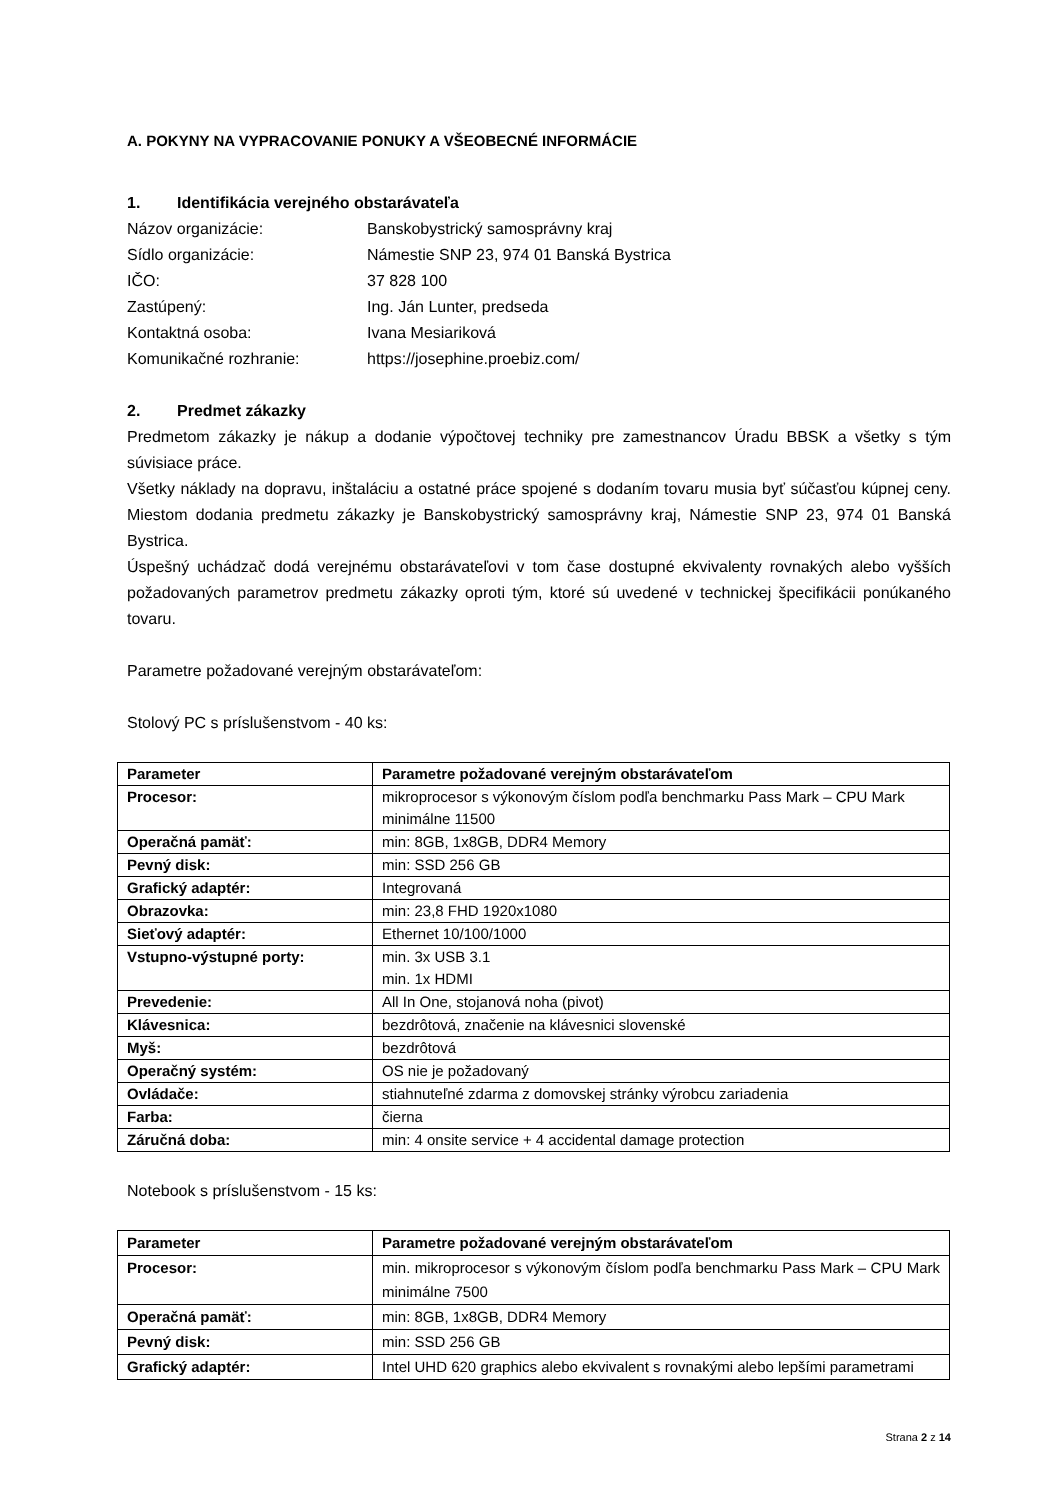A. POKYNY NA VYPRACOVANIE PONUKY A VŠEOBECNÉ INFORMÁCIE
1. Identifikácia verejného obstarávateľa
Názov organizácie: Banskobystrický samosprávny kraj
Sídlo organizácie: Námestie SNP 23, 974 01 Banská Bystrica
IČO: 37 828 100
Zastúpený: Ing. Ján Lunter, predseda
Kontaktná osoba: Ivana Mesiariková
Komunikačné rozhranie: https://josephine.proebiz.com/
2. Predmet zákazky
Predmetom zákazky je nákup a dodanie výpočtovej techniky pre zamestnancov Úradu BBSK a všetky s tým súvisiace práce.
Všetky náklady na dopravu, inštaláciu a ostatné práce spojené s dodaním tovaru musia byť súčasťou kúpnej ceny. Miestom dodania predmetu zákazky je Banskobystrický samosprávny kraj, Námestie SNP 23, 974 01 Banská Bystrica.
Úspešný uchádzač dodá verejnému obstarávateľovi v tom čase dostupné ekvivalenty rovnakých alebo vyšších požadovaných parametrov predmetu zákazky oproti tým, ktoré sú uvedené v technickej špecifikácii ponúkaného tovaru.
Parametre požadované verejným obstarávateľom:
Stolový PC s príslušenstvom - 40 ks:
| Parameter | Parametre požadované verejným obstarávateľom |
| --- | --- |
| Procesor: | mikroprocesor s výkonovým číslom podľa benchmarku Pass Mark – CPU Mark minimálne 11500 |
| Operačná pamäť: | min: 8GB, 1x8GB, DDR4 Memory |
| Pevný disk: | min: SSD 256 GB |
| Grafický adaptér: | Integrovaná |
| Obrazovka: | min: 23,8 FHD 1920x1080 |
| Sieťový adaptér: | Ethernet 10/100/1000 |
| Vstupno-výstupné porty: | min. 3x USB 3.1 min. 1x HDMI |
| Prevedenie: | All In One, stojanová noha (pivot) |
| Klávesnica: | bezdrôtová, značenie na klávesnici slovenské |
| Myš: | bezdrôtová |
| Operačný systém: | OS nie je požadovaný |
| Ovládače: | stiahnuteľné zdarma z domovskej stránky výrobcu zariadenia |
| Farba: | čierna |
| Záručná doba: | min: 4 onsite service + 4 accidental damage protection |
Notebook s príslušenstvom - 15 ks:
| Parameter | Parametre požadované verejným obstarávateľom |
| --- | --- |
| Procesor: | min. mikroprocesor s výkonovým číslom podľa benchmarku Pass Mark – CPU Mark minimálne 7500 |
| Operačná pamäť: | min: 8GB, 1x8GB, DDR4 Memory |
| Pevný disk: | min: SSD 256 GB |
| Grafický adaptér: | Intel UHD 620 graphics alebo ekvivalent s rovnakými alebo lepšími parametrami |
Strana 2 z 14